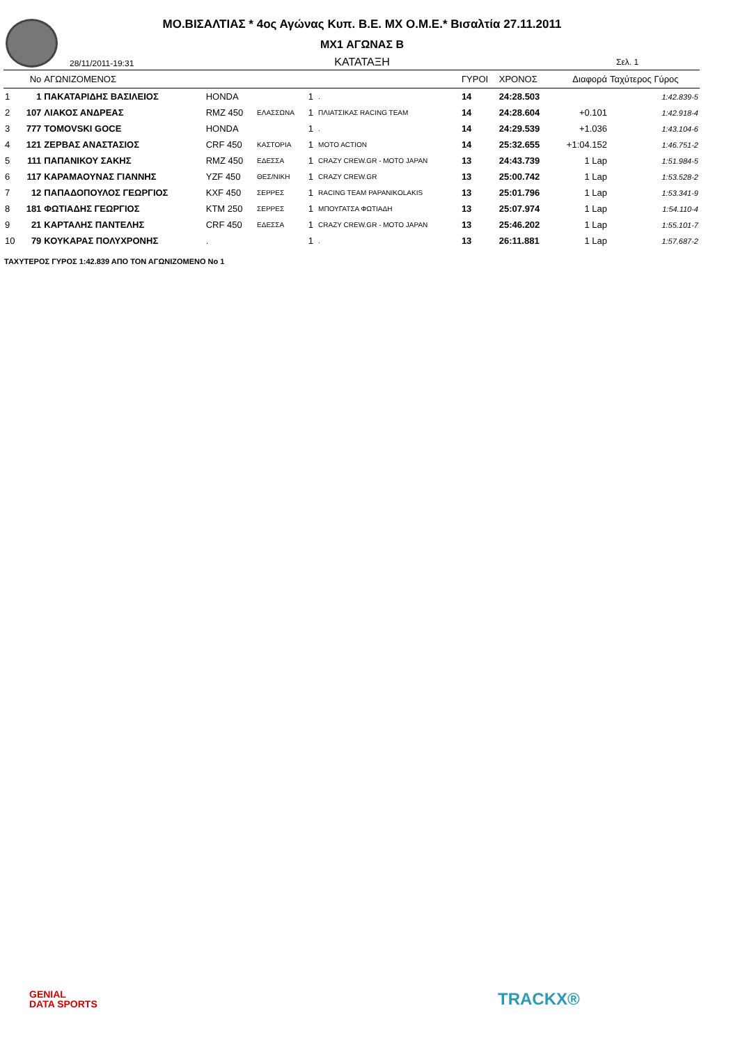ΜΟ.ΒΙΣΑΛΤΙΑΣ * 4ος Αγώνας Κυπ. Β.Ε. ΜΧ Ο.Μ.Ε.* Βισαλτία 27.11.2011
MX1 ΑΓΩΝΑΣ Β
ΚΑΤΑΤΑΞΗ 28/11/2011-19:31 Σελ. 1
| | No | ΑΓΩΝΙΖΟΜΕΝΟΣ | | | | | ΓΥΡΟΙ | ΧΡΟΝΟΣ | Διαφορά | Ταχύτερος Γύρος |
| --- | --- | --- | --- | --- | --- | --- | --- | --- | --- | --- |
| 1 | 1 | ΠΑΚΑΤΑΡΙΔΗΣ ΒΑΣΙΛΕΙΟΣ | HONDA | | 1 | . | 14 | 24:28.503 | | 1:42.839-5 |
| 2 | 107 | ΛΙΑΚΟΣ ΑΝΔΡΕΑΣ | RMZ 450 | ΕΛΑΣΣΩΝΑ | 1 | ΠΛΙΑΤΣΙΚΑΣ RACING TEAM | 14 | 24:28.604 | +0.101 | 1:42.918-4 |
| 3 | 777 | TOMOVSKI GOCE | HONDA | | 1 | . | 14 | 24:29.539 | +1.036 | 1:43.104-6 |
| 4 | 121 | ΖΕΡΒΑΣ ΑΝΑΣΤΑΣΙΟΣ | CRF 450 | ΚΑΣΤΟΡΙΑ | 1 | MOTO ACTION | 14 | 25:32.655 | +1:04.152 | 1:46.751-2 |
| 5 | 111 | ΠΑΠΑΝΙΚΟΥ ΣΑΚΗΣ | RMZ 450 | ΕΔΕΣΣΑ | 1 | CRAZY CREW.GR - MOTO JAPAN | 13 | 24:43.739 | 1 Lap | 1:51.984-5 |
| 6 | 117 | ΚΑΡΑΜΑΟΥΝΑΣ ΓΙΑΝΝΗΣ | YZF 450 | ΘΕΣ/ΝΙΚΗ | 1 | CRAZY CREW.GR | 13 | 25:00.742 | 1 Lap | 1:53.528-2 |
| 7 | 12 | ΠΑΠΑΔΟΠΟΥΛΟΣ ΓΕΩΡΓΙΟΣ | KXF 450 | ΣΕΡΡΕΣ | 1 | RACING TEAM PAPANIKOLAKIS | 13 | 25:01.796 | 1 Lap | 1:53.341-9 |
| 8 | 181 | ΦΩΤΙΑΔΗΣ ΓΕΩΡΓΙΟΣ | KTM 250 | ΣΕΡΡΕΣ | 1 | ΜΠΟΥΓΑΤΣΑ ΦΩΤΙΑΔΗ | 13 | 25:07.974 | 1 Lap | 1:54.110-4 |
| 9 | 21 | ΚΑΡΤΑΛΗΣ ΠΑΝΤΕΛΗΣ | CRF 450 | ΕΔΕΣΣΑ | 1 | CRAZY CREW.GR - MOTO JAPAN | 13 | 25:46.202 | 1 Lap | 1:55.101-7 |
| 10 | 79 | ΚΟΥΚΑΡΑΣ ΠΟΛΥΧΡΟΝΗΣ | . | | 1 | . | 13 | 26:11.881 | 1 Lap | 1:57.687-2 |
ΤΑΧΥΤΕΡΟΣ ΓΥΡΟΣ 1:42.839 ΑΠΟ ΤΟΝ ΑΓΩΝΙΖΟΜΕΝΟ No 1
GENIAL
DATA SPORTS
TRACKX®